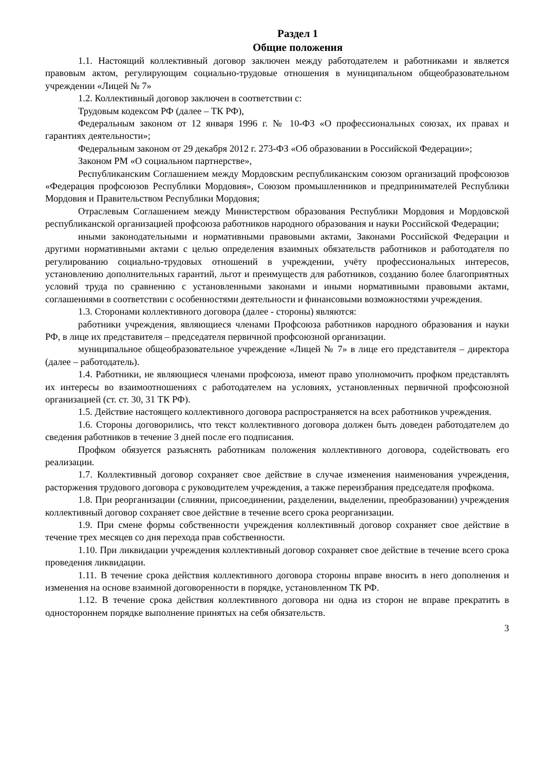Раздел 1
Общие положения
1.1. Настоящий коллективный договор заключен между работодателем и работниками и является правовым актом, регулирующим социально-трудовые отношения в муниципальном общеобразовательном учреждении «Лицей № 7»
1.2. Коллективный договор заключен в соответствии с:
Трудовым кодексом РФ (далее – ТК РФ),
Федеральным законом от 12 января 1996 г. № 10-ФЗ «О профессиональных союзах, их правах и гарантиях деятельности»;
Федеральным законом от 29 декабря 2012 г. 273-ФЗ «Об образовании в Российской Федерации»;
Законом РМ «О социальном партнерстве»,
Республиканским Соглашением между Мордовским республиканским союзом организаций профсоюзов «Федерация профсоюзов Республики Мордовия», Союзом промышленников и предпринимателей Республики Мордовия и Правительством Республики Мордовия;
Отраслевым Соглашением между Министерством образования Республики Мордовия и Мордовской республиканской организацией профсоюза работников народного образования и науки Российской Федерации;
иными законодательными и нормативными правовыми актами, Законами Российской Федерации и другими нормативными актами с целью определения взаимных обязательств работников и работодателя по регулированию социально-трудовых отношений в учреждении, учёту профессиональных интересов, установлению дополнительных гарантий, льгот и преимуществ для работников, созданию более благоприятных условий труда по сравнению с установленными законами и иными нормативными правовыми актами, соглашениями в соответствии с особенностями деятельности и финансовыми возможностями учреждения.
1.3. Сторонами коллективного договора (далее - стороны) являются:
работники учреждения, являющиеся членами Профсоюза работников народного образования и науки РФ, в лице их представителя – председателя первичной профсоюзной организации.
муниципальное общеобразовательное учреждение «Лицей № 7» в лице его представителя – директора (далее – работодатель).
1.4. Работники, не являющиеся членами профсоюза, имеют право уполномочить профком представлять их интересы во взаимоотношениях с работодателем на условиях, установленных первичной профсоюзной организацией (ст. ст. 30, 31 ТК РФ).
1.5. Действие настоящего коллективного договора распространяется на всех работников учреждения.
1.6. Стороны договорились, что текст коллективного договора должен быть доведен работодателем до сведения работников в течение 3 дней после его подписания.
Профком обязуется разъяснять работникам положения коллективного договора, содействовать его реализации.
1.7. Коллективный договор сохраняет свое действие в случае изменения наименования учреждения, расторжения трудового договора с руководителем учреждения, а также переизбрания председателя профкома.
1.8. При реорганизации (слиянии, присоединении, разделении, выделении, преобразовании) учреждения коллективный договор сохраняет свое действие в течение всего срока реорганизации.
1.9. При смене формы собственности учреждения коллективный договор сохраняет свое действие в течение трех месяцев со дня перехода прав собственности.
1.10. При ликвидации учреждения коллективный договор сохраняет свое действие в течение всего срока проведения ликвидации.
1.11. В течение срока действия коллективного договора стороны вправе вносить в него дополнения и изменения на основе взаимной договоренности в порядке, установленном ТК РФ.
1.12. В течение срока действия коллективного договора ни одна из сторон не вправе прекратить в одностороннем порядке выполнение принятых на себя обязательств.
3